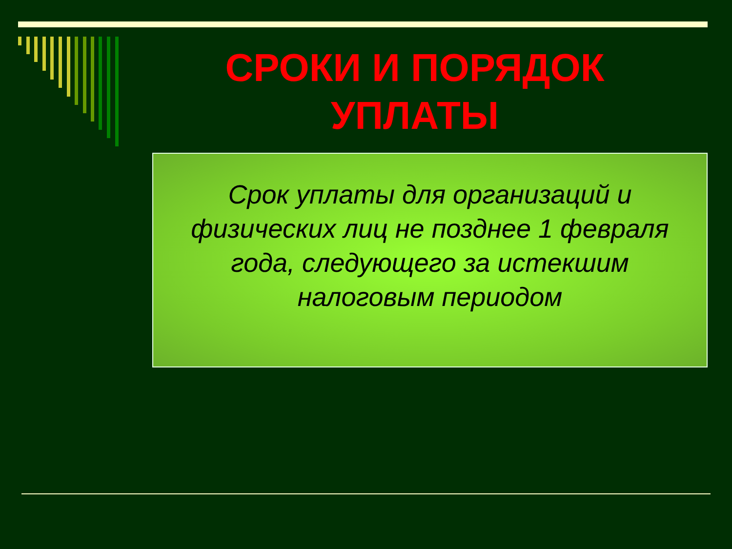СРОКИ И ПОРЯДОК УПЛАТЫ
Срок уплаты для организаций и физических лиц не позднее 1 февраля года, следующего за истекшим налоговым периодом